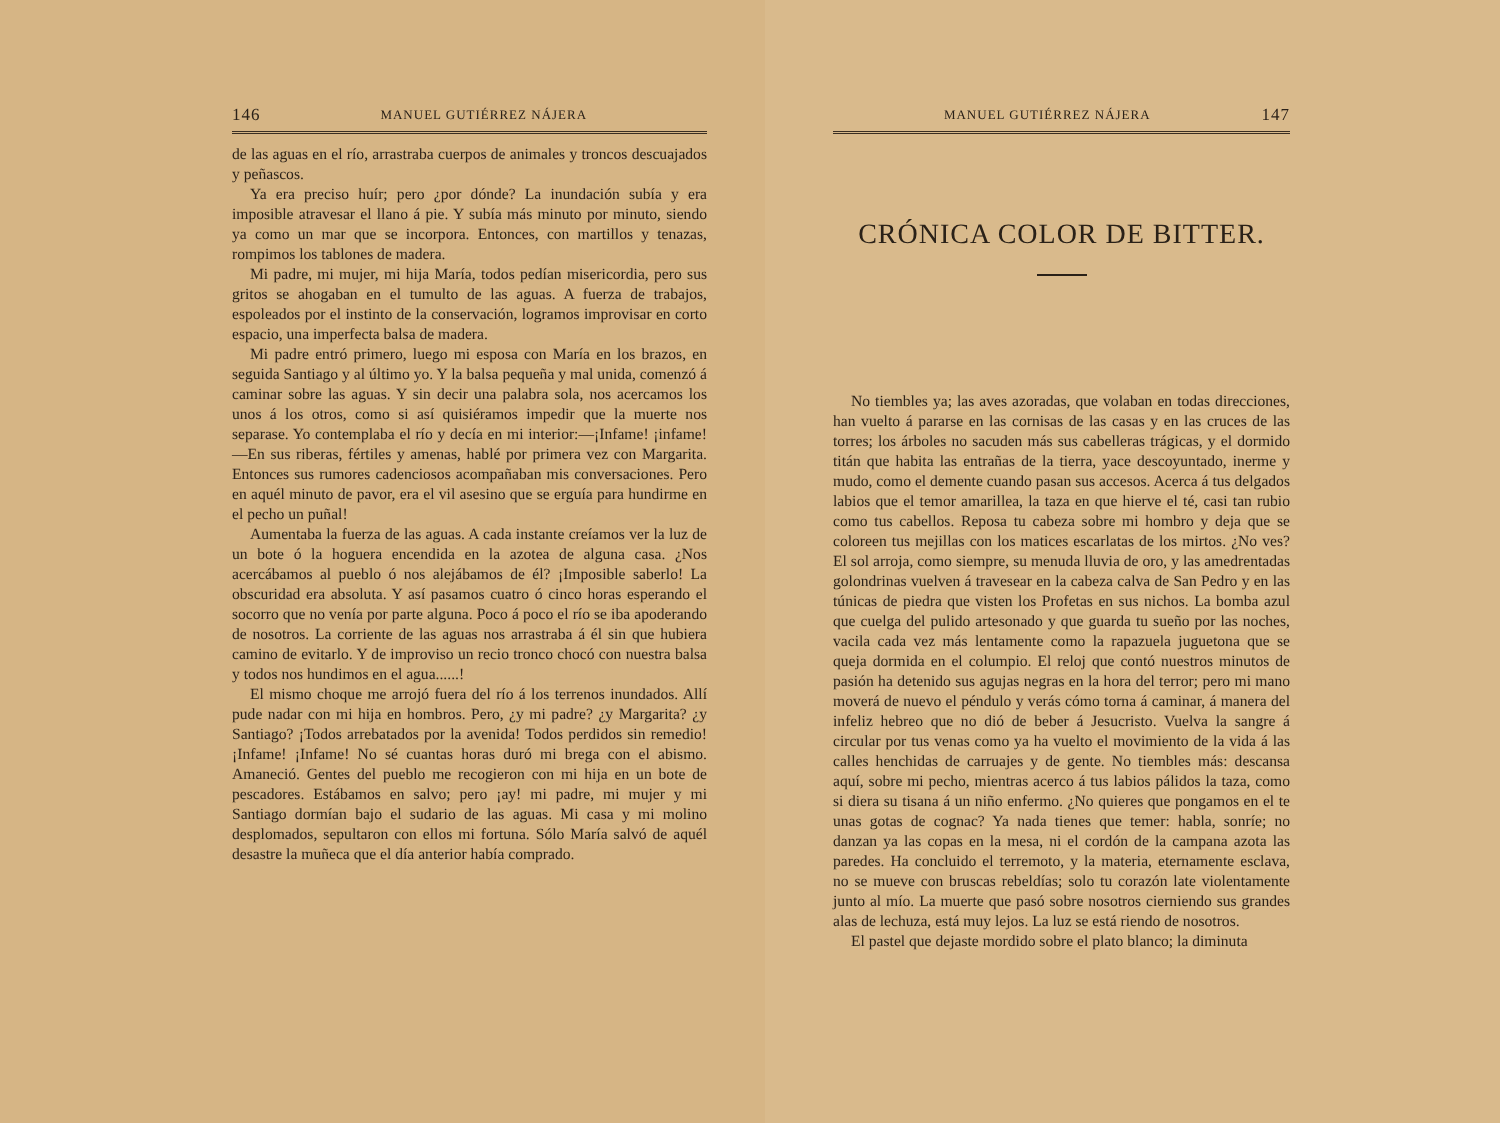146 MANUEL GUTIÉRREZ NÁJERA
de las aguas en el río, arrastraba cuerpos de animales y troncos descuajados y peñascos.
Ya era preciso huír; pero ¿por dónde? La inundación subía y era imposible atravesar el llano á pie. Y subía más minuto por minuto, siendo ya como un mar que se incorpora. Entonces, con martillos y tenazas, rompimos los tablones de madera.
Mi padre, mi mujer, mi hija María, todos pedían misericordia, pero sus gritos se ahogaban en el tumulto de las aguas. A fuerza de trabajos, espoleados por el instinto de la conservación, logramos improvisar en corto espacio, una imperfecta balsa de madera.
Mi padre entró primero, luego mi esposa con María en los brazos, en seguida Santiago y al último yo. Y la balsa pequeña y mal unida, comenzó á caminar sobre las aguas. Y sin decir una palabra sola, nos acercamos los unos á los otros, como si así quisiéramos impedir que la muerte nos separase. Yo contemplaba el río y decía en mi interior:—¡Infame! ¡infame!—En sus riberas, fértiles y amenas, hablé por primera vez con Margarita. Entonces sus rumores cadenciosos acompañaban mis conversaciones. Pero en aquél minuto de pavor, era el vil asesino que se erguía para hundirme en el pecho un puñal!
Aumentaba la fuerza de las aguas. A cada instante creíamos ver la luz de un bote ó la hoguera encendida en la azotea de alguna casa. ¿Nos acercábamos al pueblo ó nos alejábamos de él? ¡Imposible saberlo! La obscuridad era absoluta. Y así pasamos cuatro ó cinco horas esperando el socorro que no venía por parte alguna. Poco á poco el río se iba apoderando de nosotros. La corriente de las aguas nos arrastraba á él sin que hubiera camino de evitarlo. Y de improviso un recio tronco chocó con nuestra balsa y todos nos hundimos en el agua......!
El mismo choque me arrojó fuera del río á los terrenos inundados. Allí pude nadar con mi hija en hombros. Pero, ¿y mi padre? ¿y Margarita? ¿y Santiago? ¡Todos arrebatados por la avenida! Todos perdidos sin remedio! ¡Infame! ¡Infame! No sé cuantas horas duró mi brega con el abismo. Amaneció. Gentes del pueblo me recogieron con mi hija en un bote de pescadores. Estábamos en salvo; pero ¡ay! mi padre, mi mujer y mi Santiago dormían bajo el sudario de las aguas. Mi casa y mi molino desplomados, sepultaron con ellos mi fortuna. Sólo María salvó de aquél desastre la muñeca que el día anterior había comprado.
MANUEL GUTIÉRREZ NÁJERA 147
CRÓNICA COLOR DE BITTER.
No tiembles ya; las aves azoradas, que volaban en todas direcciones, han vuelto á pararse en las cornisas de las casas y en las cruces de las torres; los árboles no sacuden más sus cabelleras trágicas, y el dormido titán que habita las entrañas de la tierra, yace descoyuntado, inerme y mudo, como el demente cuando pasan sus accesos. Acerca á tus delgados labios que el temor amarillea, la taza en que hierve el té, casi tan rubio como tus cabellos. Reposa tu cabeza sobre mi hombro y deja que se coloreen tus mejillas con los matices escarlatas de los mirtos. ¿No ves? El sol arroja, como siempre, su menuda lluvia de oro, y las amedrentadas golondrinas vuelven á travesear en la cabeza calva de San Pedro y en las túnicas de piedra que visten los Profetas en sus nichos. La bomba azul que cuelga del pulido artesonado y que guarda tu sueño por las noches, vacila cada vez más lentamente como la rapazuela juguetona que se queja dormida en el columpio. El reloj que contó nuestros minutos de pasión ha detenido sus agujas negras en la hora del terror; pero mi mano moverá de nuevo el péndulo y verás cómo torna á caminar, á manera del infeliz hebreo que no dió de beber á Jesucristo. Vuelva la sangre á circular por tus venas como ya ha vuelto el movimiento de la vida á las calles henchidas de carruajes y de gente. No tiembles más: descansa aquí, sobre mi pecho, mientras acerco á tus labios pálidos la taza, como si diera su tisana á un niño enfermo. ¿No quieres que pongamos en el te unas gotas de cognac? Ya nada tienes que temer: habla, sonríe; no danzan ya las copas en la mesa, ni el cordón de la campana azota las paredes. Ha concluido el terremoto, y la materia, eternamente esclava, no se mueve con bruscas rebeldías; solo tu corazón late violentamente junto al mío. La muerte que pasó sobre nosotros cierniendo sus grandes alas de lechuza, está muy lejos. La luz se está riendo de nosotros.
El pastel que dejaste mordido sobre el plato blanco; la diminuta